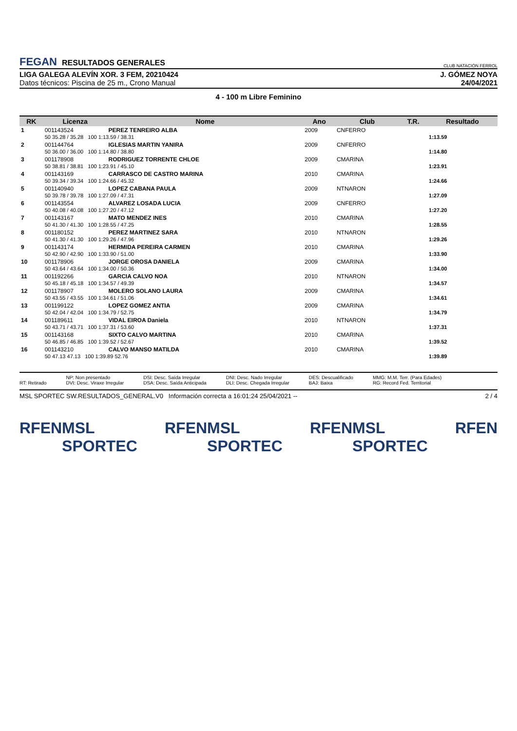FEGAN RESULTADOS GENERALES
CLUB NATACIÓN FERROL
LIGA GALEGA ALEVÍN XOR. 3 FEM, 20210424
Datos técnicos: Piscina de 25 m., Crono Manual
J. GÓMEZ NOYA
24/04/2021
4 - 100 m Libre Feminino
| RK | Licenza | Nome | Ano | Club | T.R. | Resultado |
| --- | --- | --- | --- | --- | --- | --- |
| 1 | 001143524 | PEREZ TENREIRO ALBA | 2009 | CNFERRO | | |
| | 50 35.28 / 35.28 100 1:13.59 / 38.31 | | | | | 1:13.59 |
| 2 | 001144764 | IGLESIAS MARTIN YANIRA | 2009 | CNFERRO | | |
| | 50 36.00 / 36.00 100 1:14.80 / 38.80 | | | | | 1:14.80 |
| 3 | 001178908 | RODRIGUEZ TORRENTE CHLOE | 2009 | CMARINA | | |
| | 50 38.81 / 38.81 100 1:23.91 / 45.10 | | | | | 1:23.91 |
| 4 | 001143169 | CARRASCO DE CASTRO MARINA | 2010 | CMARINA | | |
| | 50 39.34 / 39.34 100 1:24.66 / 45.32 | | | | | 1:24.66 |
| 5 | 001140940 | LOPEZ CABANA PAULA | 2009 | NTNARON | | |
| | 50 39.78 / 39.78 100 1:27.09 / 47.31 | | | | | 1:27.09 |
| 6 | 001143554 | ALVAREZ LOSADA LUCIA | 2009 | CNFERRO | | |
| | 50 40.08 / 40.08 100 1:27.20 / 47.12 | | | | | 1:27.20 |
| 7 | 001143167 | MATO MENDEZ INES | 2010 | CMARINA | | |
| | 50 41.30 / 41.30 100 1:28.55 / 47.25 | | | | | 1:28.55 |
| 8 | 001180152 | PEREZ MARTINEZ SARA | 2010 | NTNARON | | |
| | 50 41.30 / 41.30 100 1:29.26 / 47.96 | | | | | 1:29.26 |
| 9 | 001143174 | HERMIDA PEREIRA CARMEN | 2010 | CMARINA | | |
| | 50 42.90 / 42.90 100 1:33.90 / 51.00 | | | | | 1:33.90 |
| 10 | 001178906 | JORGE OROSA DANIELA | 2009 | CMARINA | | |
| | 50 43.64 / 43.64 100 1:34.00 / 50.36 | | | | | 1:34.00 |
| 11 | 001192266 | GARCIA CALVO NOA | 2010 | NTNARON | | |
| | 50 45.18 / 45.18 100 1:34.57 / 49.39 | | | | | 1:34.57 |
| 12 | 001178907 | MOLERO SOLANO LAURA | 2009 | CMARINA | | |
| | 50 43.55 / 43.55 100 1:34.61 / 51.06 | | | | | 1:34.61 |
| 13 | 001199122 | LOPEZ GOMEZ ANTIA | 2009 | CMARINA | | |
| | 50 42.04 / 42.04 100 1:34.79 / 52.75 | | | | | 1:34.79 |
| 14 | 001189611 | VIDAL EIROA Daniela | 2010 | NTNARON | | |
| | 50 43.71 / 43.71 100 1:37.31 / 53.60 | | | | | 1:37.31 |
| 15 | 001143168 | SIXTO CALVO MARTINA | 2010 | CMARINA | | |
| | 50 46.85 / 46.85 100 1:39.52 / 52.67 | | | | | 1:39.52 |
| 16 | 001143210 | CALVO MANSO MATILDA | 2010 | CMARINA | | |
| | 50 47.13 47.13 100 1:39.89 52.76 | | | | | 1:39.89 |
RT: Retirado NP: Non presentado
DVI: Desc. Viraxe Irregular
DSI: Desc. Saída Irregular
DSA: Desc. Saída Anticipada
DNI: Desc. Nado Irregular
DLI: Desc. Chegada Irregular
DES: Descualificado
BAJ: Baixa
MMG: M.M. Terr. (Para Edades)
RG: Record Fed. Territorial
MSL SPORTEC SW.RESULTADOS_GENERAL.V0 Información correcta a 16:01:24 25/04/2021 --
2 / 4
RFEN MSL SPORTEC RFEN MSL SPORTEC RFEN MSL SPORTEC RFEN